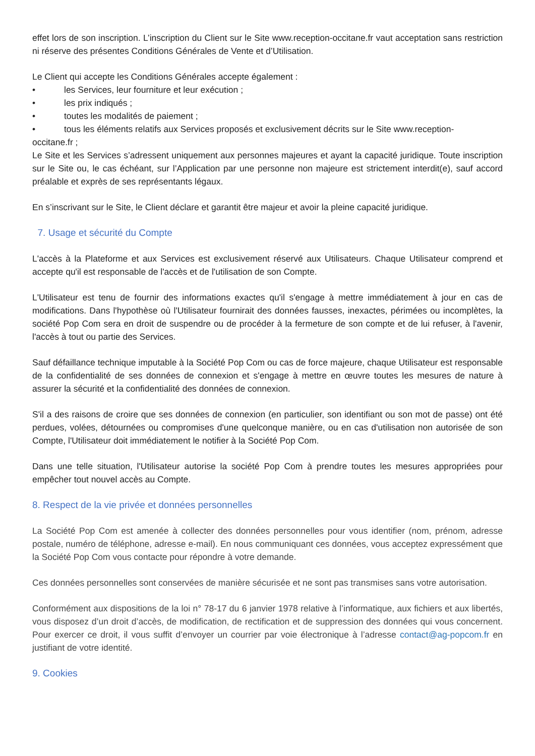effet lors de son inscription. L’inscription du Client sur le Site www.reception-occitane.fr vaut acceptation sans restriction ni réserve des présentes Conditions Générales de Vente et d’Utilisation.
Le Client qui accepte les Conditions Générales accepte également :
• les Services, leur fourniture et leur exécution ;
• les prix indiqués ;
• toutes les modalités de paiement ;
• tous les éléments relatifs aux Services proposés et exclusivement décrits sur le Site www.reception-
occitane.fr ;
Le Site et les Services s’adressent uniquement aux personnes majeures et ayant la capacité juridique. Toute inscription sur le Site ou, le cas échéant, sur l’Application par une personne non majeure est strictement interdit(e), sauf accord préalable et exprès de ses représentants légaux.
En s’inscrivant sur le Site, le Client déclare et garantit être majeur et avoir la pleine capacité juridique.
7. Usage et sécurité du Compte
L'accès à la Plateforme et aux Services est exclusivement réservé aux Utilisateurs. Chaque Utilisateur comprend et accepte qu'il est responsable de l'accès et de l'utilisation de son Compte.
L'Utilisateur est tenu de fournir des informations exactes qu'il s'engage à mettre immédiatement à jour en cas de modifications. Dans l'hypothèse où l'Utilisateur fournirait des données fausses, inexactes, périmées ou incomplètes, la société Pop Com sera en droit de suspendre ou de procéder à la fermeture de son compte et de lui refuser, à l'avenir, l'accès à tout ou partie des Services.
Sauf défaillance technique imputable à la Société Pop Com ou cas de force majeure, chaque Utilisateur est responsable de la confidentialité de ses données de connexion et s'engage à mettre en œuvre toutes les mesures de nature à assurer la sécurité et la confidentialité des données de connexion.
S'il a des raisons de croire que ses données de connexion (en particulier, son identifiant ou son mot de passe) ont été perdues, volées, détournées ou compromises d'une quelconque manière, ou en cas d'utilisation non autorisée de son Compte, l'Utilisateur doit immédiatement le notifier à la Société Pop Com.
Dans une telle situation, l'Utilisateur autorise la société Pop Com à prendre toutes les mesures appropriées pour empêcher tout nouvel accès au Compte.
8. Respect de la vie privée et données personnelles
La Société Pop Com est amenée à collecter des données personnelles pour vous identifier (nom, prénom, adresse postale, numéro de téléphone, adresse e-mail). En nous communiquant ces données, vous acceptez expressément que la Société Pop Com vous contacte pour répondre à votre demande.
Ces données personnelles sont conservées de manière sécurisée et ne sont pas transmises sans votre autorisation.
Conformément aux dispositions de la loi n° 78-17 du 6 janvier 1978 relative à l’informatique, aux fichiers et aux libertés, vous disposez d’un droit d’accès, de modification, de rectification et de suppression des données qui vous concernent. Pour exercer ce droit, il vous suffit d’envoyer un courrier par voie électronique à l’adresse contact@ag-popcom.fr en justifiant de votre identité.
9. Cookies